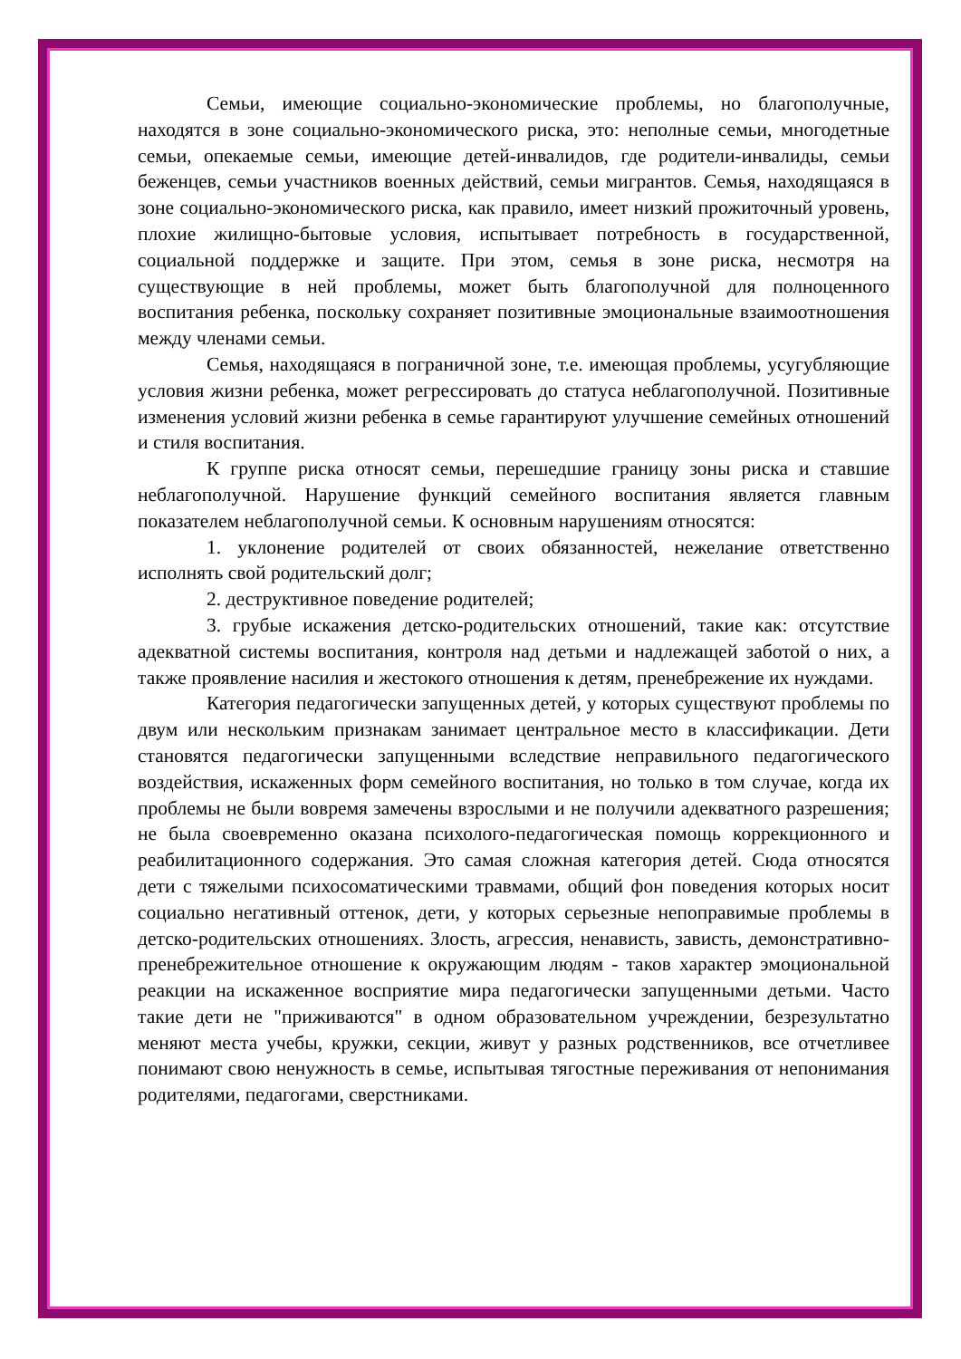Семьи, имеющие социально-экономические проблемы, но благополучные, находятся в зоне социально-экономического риска, это: неполные семьи, многодетные семьи, опекаемые семьи, имеющие детей-инвалидов, где родители-инвалиды, семьи беженцев, семьи участников военных действий, семьи мигрантов. Семья, находящаяся в зоне социально-экономического риска, как правило, имеет низкий прожиточный уровень, плохие жилищно-бытовые условия, испытывает потребность в государственной, социальной поддержке и защите. При этом, семья в зоне риска, несмотря на существующие в ней проблемы, может быть благополучной для полноценного воспитания ребенка, поскольку сохраняет позитивные эмоциональные взаимоотношения между членами семьи.
Семья, находящаяся в пограничной зоне, т.е. имеющая проблемы, усугубляющие условия жизни ребенка, может регрессировать до статуса неблагополучной. Позитивные изменения условий жизни ребенка в семье гарантируют улучшение семейных отношений и стиля воспитания.
К группе риска относят семьи, перешедшие границу зоны риска и ставшие неблагополучной. Нарушение функций семейного воспитания является главным показателем неблагополучной семьи. К основным нарушениям относятся:
1. уклонение родителей от своих обязанностей, нежелание ответственно исполнять свой родительский долг;
2. деструктивное поведение родителей;
3. грубые искажения детско-родительских отношений, такие как: отсутствие адекватной системы воспитания, контроля над детьми и надлежащей заботой о них, а также проявление насилия и жестокого отношения к детям, пренебрежение их нуждами.
Категория педагогически запущенных детей, у которых существуют проблемы по двум или нескольким признакам занимает центральное место в классификации. Дети становятся педагогически запущенными вследствие неправильного педагогического воздействия, искаженных форм семейного воспитания, но только в том случае, когда их проблемы не были вовремя замечены взрослыми и не получили адекватного разрешения; не была своевременно оказана психолого-педагогическая помощь коррекционного и реабилитационного содержания. Это самая сложная категория детей. Сюда относятся дети с тяжелыми психосоматическими травмами, общий фон поведения которых носит социально негативный оттенок, дети, у которых серьезные непоправимые проблемы в детско-родительских отношениях. Злость, агрессия, ненависть, зависть, демонстративно-пренебрежительное отношение к окружающим людям - таков характер эмоциональной реакции на искаженное восприятие мира педагогически запущенными детьми. Часто такие дети не "приживаются" в одном образовательном учреждении, безрезультатно меняют места учебы, кружки, секции, живут у разных родственников, все отчетливее понимают свою ненужность в семье, испытывая тягостные переживания от непонимания родителями, педагогами, сверстниками.